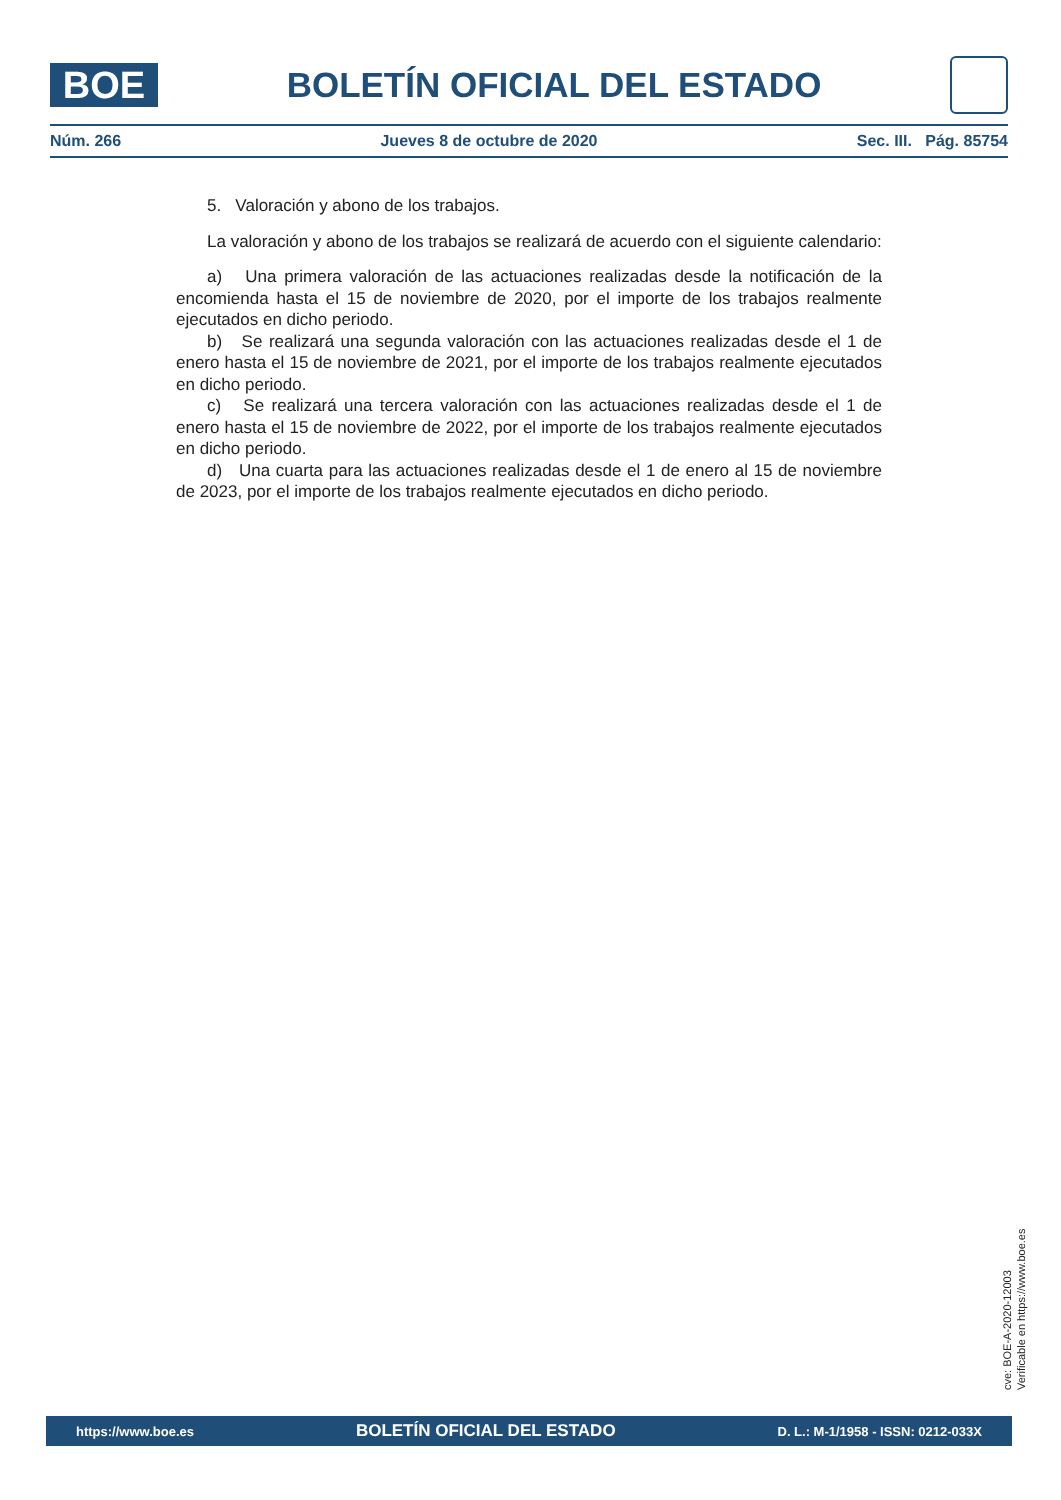BOE
BOLETÍN OFICIAL DEL ESTADO
Núm. 266 Jueves 8 de octubre de 2020 Sec. III. Pág. 85754
5. Valoración y abono de los trabajos.
La valoración y abono de los trabajos se realizará de acuerdo con el siguiente calendario:
a) Una primera valoración de las actuaciones realizadas desde la notificación de la encomienda hasta el 15 de noviembre de 2020, por el importe de los trabajos realmente ejecutados en dicho periodo.
b) Se realizará una segunda valoración con las actuaciones realizadas desde el 1 de enero hasta el 15 de noviembre de 2021, por el importe de los trabajos realmente ejecutados en dicho periodo.
c) Se realizará una tercera valoración con las actuaciones realizadas desde el 1 de enero hasta el 15 de noviembre de 2022, por el importe de los trabajos realmente ejecutados en dicho periodo.
d) Una cuarta para las actuaciones realizadas desde el 1 de enero al 15 de noviembre de 2023, por el importe de los trabajos realmente ejecutados en dicho periodo.
cve: BOE-A-2020-12003
Verificable en https://www.boe.es
https://www.boe.es BOLETÍN OFICIAL DEL ESTADO D. L.: M-1/1958 - ISSN: 0212-033X